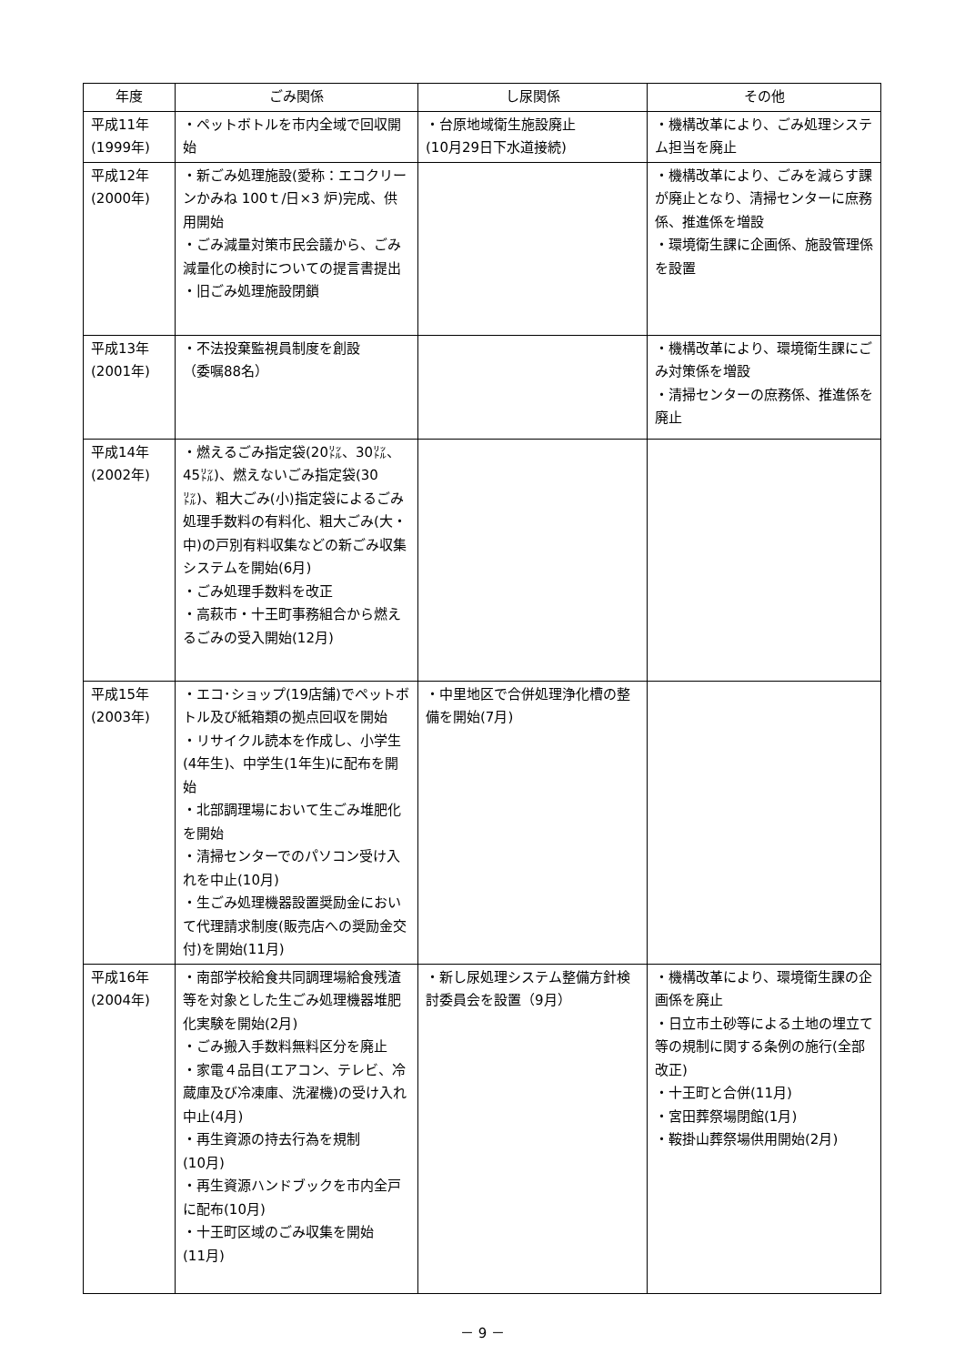| 年度 | ごみ関係 | し尿関係 | その他 |
| --- | --- | --- | --- |
| 平成11年 (1999年) | ・ペットボトルを市内全域で回収開始 | ・台原地域衛生施設廃止 (10月29日下水道接続) | ・機構改革により、ごみ処理システム担当を廃止 |
| 平成12年 (2000年) | ・新ごみ処理施設(愛称：エコクリーンかみね 100ｔ/日×3 炉)完成、供用開始 ・ごみ減量対策市民会議から、ごみ減量化の検討についての提言書提出 ・旧ごみ処理施設閉鎖 | | ・機構改革により、ごみを減らす課が廃止となり、清掃センターに庶務係、推進係を増設 ・環境衛生課に企画係、施設管理係を設置 |
| 平成13年 (2001年) | ・不法投棄監視員制度を創設 （委嘱88名） | | ・機構改革により、環境衛生課にごみ対策係を増設 ・清掃センターの庶務係、推進係を廃止 |
| 平成14年 (2002年) | ・燃えるごみ指定袋(20㍑、30㍑、45㍑)、燃えないごみ指定袋(30㍑)、粗大ごみ(小)指定袋によるごみ処理手数料の有料化、粗大ごみ(大・中)の戸別有料収集などの新ごみ収集システムを開始(6月) ・ごみ処理手数料を改正 ・高萩市・十王町事務組合から燃えるごみの受入開始(12月) | | |
| 平成15年 (2003年) | ・エコ･ショップ(19店舗)でペットボトル及び紙箱類の拠点回収を開始 ・リサイクル読本を作成し、小学生(4年生)、中学生(1年生)に配布を開始 ・北部調理場において生ごみ堆肥化を開始 ・清掃センターでのパソコン受け入れを中止(10月) ・生ごみ処理機器設置奨励金において代理請求制度(販売店への奨励金交付)を開始(11月) | ・中里地区で合併処理浄化槽の整備を開始(7月) | |
| 平成16年 (2004年) | ・南部学校給食共同調理場給食残渣等を対象とした生ごみ処理機器堆肥化実験を開始(2月) ・ごみ搬入手数料無料区分を廃止 ・家電４品目(エアコン、テレビ、冷蔵庫及び冷凍庫、洗濯機)の受け入れ中止(4月) ・再生資源の持去行為を規制 (10月) ・再生資源ハンドブックを市内全戸に配布(10月) ・十王町区域のごみ収集を開始 (11月) | ・新し尿処理システム整備方針検討委員会を設置（9月） | ・機構改革により、環境衛生課の企画係を廃止 ・日立市土砂等による土地の埋立て等の規制に関する条例の施行(全部改正) ・十王町と合併(11月) ・宮田葬祭場閉館(1月) ・鞍掛山葬祭場供用開始(2月) |
－ 9 －